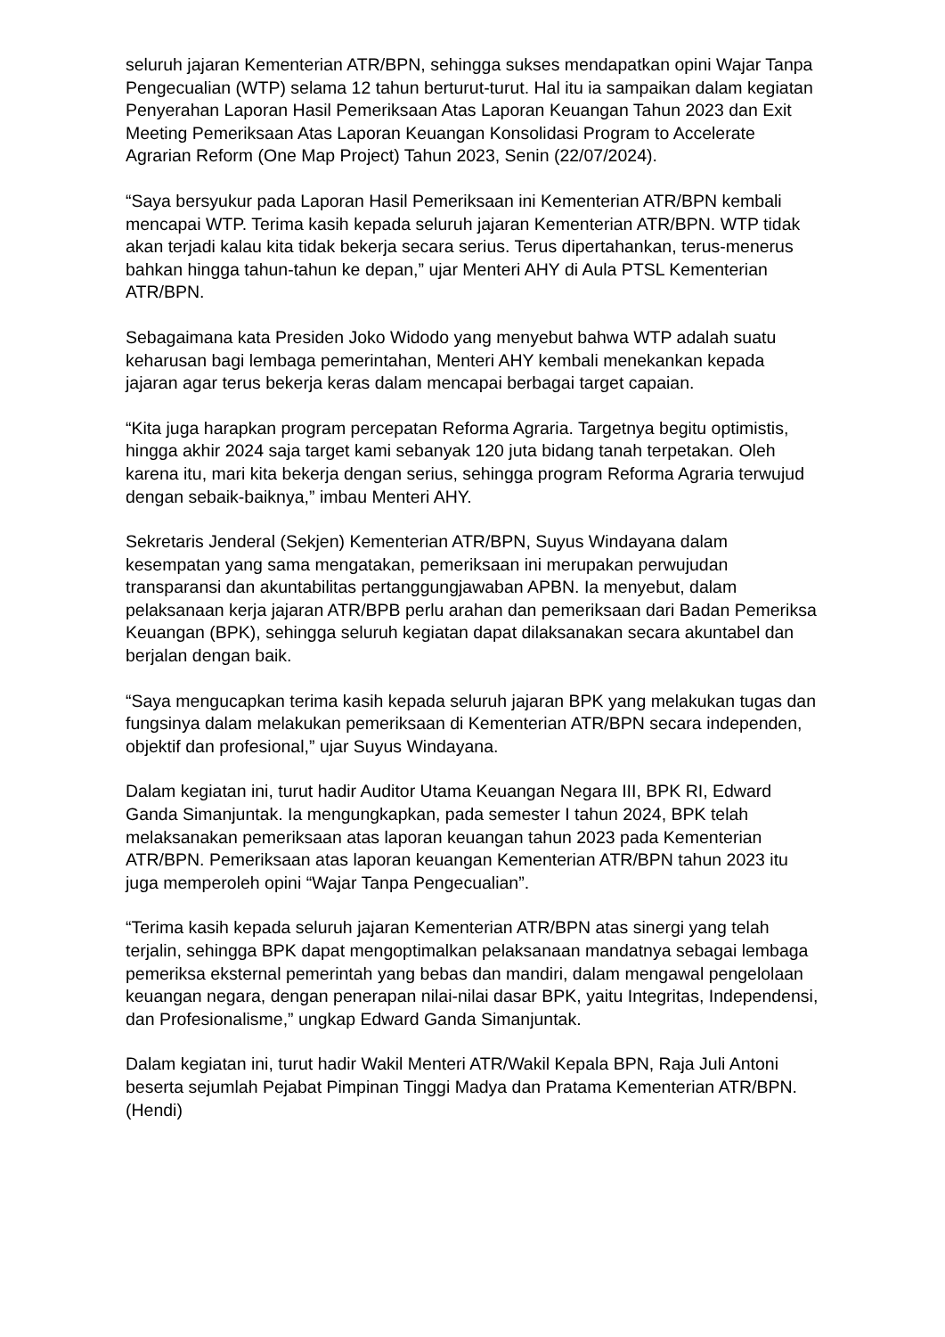seluruh jajaran Kementerian ATR/BPN, sehingga sukses mendapatkan opini Wajar Tanpa Pengecualian (WTP) selama 12 tahun berturut-turut. Hal itu ia sampaikan dalam kegiatan Penyerahan Laporan Hasil Pemeriksaan Atas Laporan Keuangan Tahun 2023 dan Exit Meeting Pemeriksaan Atas Laporan Keuangan Konsolidasi Program to Accelerate Agrarian Reform (One Map Project) Tahun 2023, Senin (22/07/2024).
“Saya bersyukur pada Laporan Hasil Pemeriksaan ini Kementerian ATR/BPN kembali mencapai WTP. Terima kasih kepada seluruh jajaran Kementerian ATR/BPN. WTP tidak akan terjadi kalau kita tidak bekerja secara serius. Terus dipertahankan, terus-menerus bahkan hingga tahun-tahun ke depan,” ujar Menteri AHY di Aula PTSL Kementerian ATR/BPN.
Sebagaimana kata Presiden Joko Widodo yang menyebut bahwa WTP adalah suatu keharusan bagi lembaga pemerintahan, Menteri AHY kembali menekankan kepada jajaran agar terus bekerja keras dalam mencapai berbagai target capaian.
“Kita juga harapkan program percepatan Reforma Agraria. Targetnya begitu optimistis, hingga akhir 2024 saja target kami sebanyak 120 juta bidang tanah terpetakan. Oleh karena itu, mari kita bekerja dengan serius, sehingga program Reforma Agraria terwujud dengan sebaik-baiknya,” imbau Menteri AHY.
Sekretaris Jenderal (Sekjen) Kementerian ATR/BPN, Suyus Windayana dalam kesempatan yang sama mengatakan, pemeriksaan ini merupakan perwujudan transparansi dan akuntabilitas pertanggungjawaban APBN. Ia menyebut, dalam pelaksanaan kerja jajaran ATR/BPB perlu arahan dan pemeriksaan dari Badan Pemeriksa Keuangan (BPK), sehingga seluruh kegiatan dapat dilaksanakan secara akuntabel dan berjalan dengan baik.
“Saya mengucapkan terima kasih kepada seluruh jajaran BPK yang melakukan tugas dan fungsinya dalam melakukan pemeriksaan di Kementerian ATR/BPN secara independen, objektif dan profesional,” ujar Suyus Windayana.
Dalam kegiatan ini, turut hadir Auditor Utama Keuangan Negara III, BPK RI, Edward Ganda Simanjuntak. Ia mengungkapkan, pada semester I tahun 2024, BPK telah melaksanakan pemeriksaan atas laporan keuangan tahun 2023 pada Kementerian ATR/BPN. Pemeriksaan atas laporan keuangan Kementerian ATR/BPN tahun 2023 itu juga memperoleh opini “Wajar Tanpa Pengecualian”.
“Terima kasih kepada seluruh jajaran Kementerian ATR/BPN atas sinergi yang telah terjalin, sehingga BPK dapat mengoptimalkan pelaksanaan mandatnya sebagai lembaga pemeriksa eksternal pemerintah yang bebas dan mandiri, dalam mengawal pengelolaan keuangan negara, dengan penerapan nilai-nilai dasar BPK, yaitu Integritas, Independensi, dan Profesionalisme,” ungkap Edward Ganda Simanjuntak.
Dalam kegiatan ini, turut hadir Wakil Menteri ATR/Wakil Kepala BPN, Raja Juli Antoni beserta sejumlah Pejabat Pimpinan Tinggi Madya dan Pratama Kementerian ATR/BPN. (Hendi)